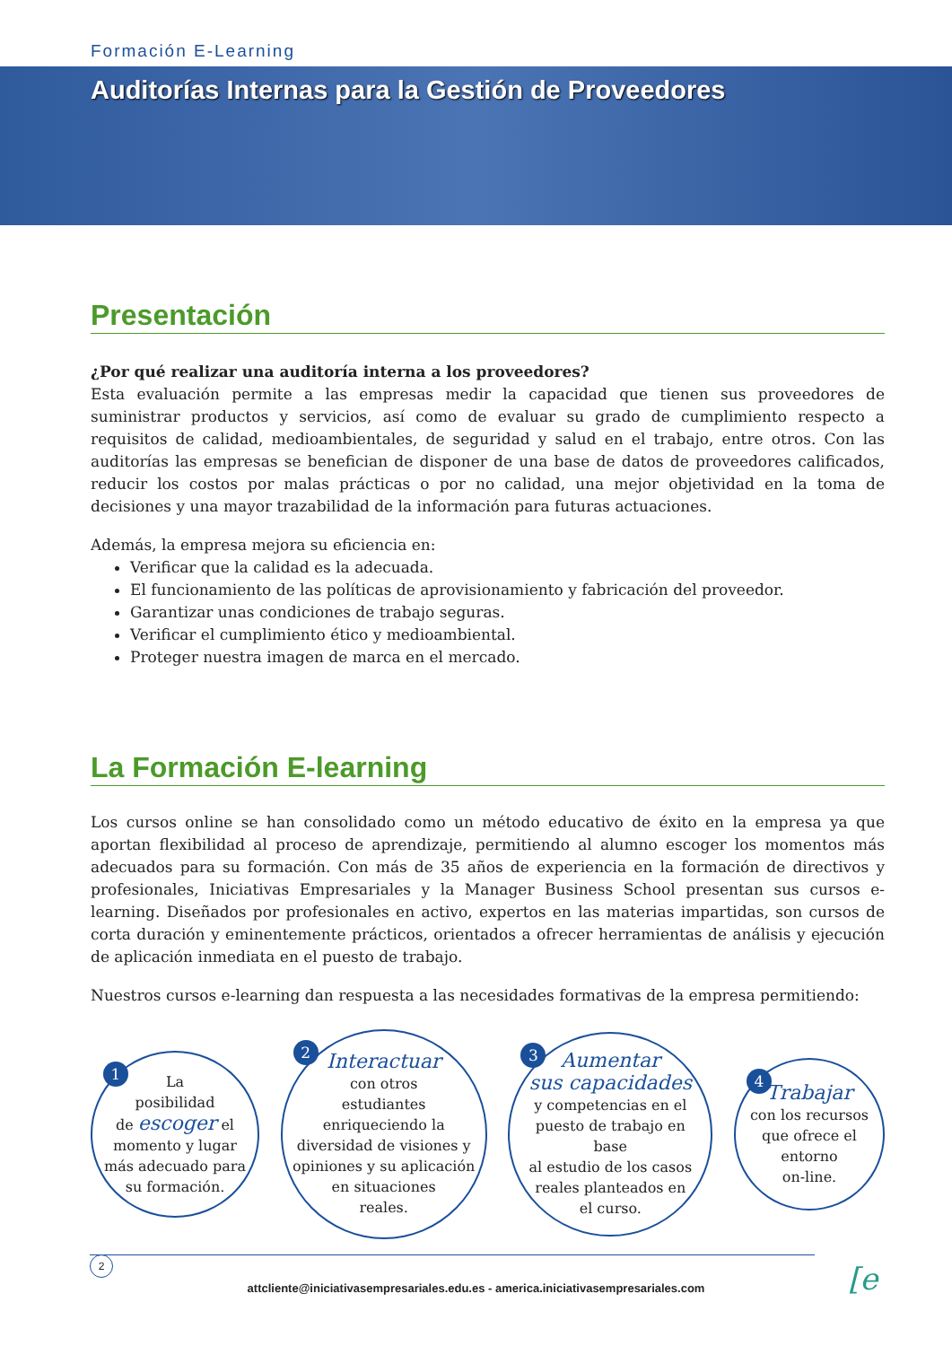Formación E-Learning
Auditorías Internas para la Gestión de Proveedores
Presentación
¿Por qué realizar una auditoría interna a los proveedores?
Esta evaluación permite a las empresas medir la capacidad que tienen sus proveedores de suministrar productos y servicios, así como de evaluar su grado de cumplimiento respecto a requisitos de calidad, medioambientales, de seguridad y salud en el trabajo, entre otros. Con las auditorías las empresas se benefician de disponer de una base de datos de proveedores calificados, reducir los costos por malas prácticas o por no calidad, una mejor objetividad en la toma de decisiones y una mayor trazabilidad de la información para futuras actuaciones.
Además, la empresa mejora su eficiencia en:
Verificar que la calidad es la adecuada.
El funcionamiento de las políticas de aprovisionamiento y fabricación del proveedor.
Garantizar unas condiciones de trabajo seguras.
Verificar el cumplimiento ético y medioambiental.
Proteger nuestra imagen de marca en el mercado.
La Formación E-learning
Los cursos online se han consolidado como un método educativo de éxito en la empresa ya que aportan flexibilidad al proceso de aprendizaje, permitiendo al alumno escoger los momentos más adecuados para su formación. Con más de 35 años de experiencia en la formación de directivos y profesionales, Iniciativas Empresariales y la Manager Business School presentan sus cursos e-learning. Diseñados por profesionales en activo, expertos en las materias impartidas, son cursos de corta duración y eminentemente prácticos, orientados a ofrecer herramientas de análisis y ejecución de aplicación inmediata en el puesto de trabajo.
Nuestros cursos e-learning dan respuesta a las necesidades formativas de la empresa permitiendo:
1
La
posibilidad
de escoger el
momento y lugar
más adecuado para
su formación.
2
Interactuar
con otros
estudiantes
enriqueciendo la
diversidad de visiones y
opiniones y su aplicación
en situaciones
reales.
3
Aumentar
sus capacidades
y competencias en el
puesto de trabajo en base
al estudio de los casos
reales planteados en
el curso.
4
Trabajar
con los recursos
que ofrece el
entorno
on-line.
2
attcliente@iniciativasempresariales.edu.es - america.iniciativasempresariales.com [e